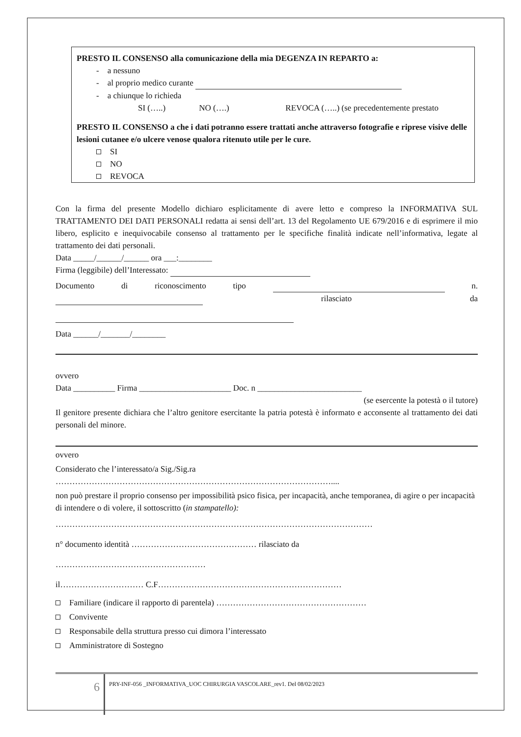PRESTO IL CONSENSO alla comunicazione della mia DEGENZA IN REPARTO a:
- a nessuno
- al proprio medico curante
- a chiunque lo richieda
SI (…..) NO (….) REVOCA (…..) (se precedentemente prestato
PRESTO IL CONSENSO a che i dati potranno essere trattati anche attraverso fotografie e riprese visive delle lesioni cutanee e/o ulcere venose qualora ritenuto utile per le cure.
SI
NO
REVOCA
Con la firma del presente Modello dichiaro esplicitamente di avere letto e compreso la INFORMATIVA SUL TRATTAMENTO DEI DATI PERSONALI redatta ai sensi dell’art. 13 del Regolamento UE 679/2016 e di esprimere il mio libero, esplicito e inequivocabile consenso al trattamento per le specifiche finalità indicate nell’informativa, legate al trattamento dei dati personali.
Data _____/______/______ ora ___:________
Firma (leggibile) dell’Interessato:
Documento di riconoscimento tipo n. rilasciato da
Data ______/_______/________
ovvero
Data __________ Firma ______________________ Doc. n _________________________
(se esercente la potestà o il tutore)
Il genitore presente dichiara che l’altro genitore esercitante la patria potestà è informato e acconsente al trattamento dei dati personali del minore.
ovvero
Considerato che l’interessato/a Sig./Sig.ra
………………………………………………………………………………………....
non può prestare il proprio consenso per impossibilità psico fisica, per incapacità, anche temporanea, di agire o per incapacità di intendere o di volere, il sottoscritto (in stampatello):
……………………………………………………………………………………………………
n° documento identità ……………………………………… rilasciato da
………………………………………………
il………………………… C.F…………………………………………………………
Familiare (indicare il rapporto di parentela) ………………………………………………
Convivente
Responsabile della struttura presso cui dimora l’interessato
Amministratore di Sostegno
6
PRY-INF-056 _INFORMATIVA_UOC CHIRURGIA VASCOLARE_rev1. Del 08/02/2023